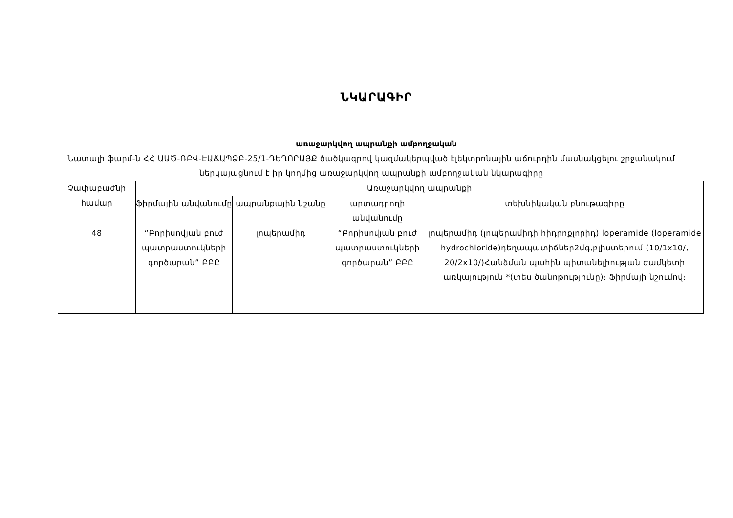ՆԿԱՐԱԳԻՐ
առաջարկվող ապրանքի ամբողջական
Նատալի ֆարմ-ն ՀՀ ԱԱԾ-ՌԲՎ-ԷԱՃԱՊՁԲ-25/1-ԴԵՂՈՐԱՅՔ ծածկագրով կազմակերպված էլեկտրոնային աճուրդին մասնակցելու շրջանակում ներկայացնում է իր կողմից առաջարկվող ապրանքի ամբողջական նկարագիրը
| Չափաբաժնի համար | Առաջարկվող ապրանքի | | | |
| --- | --- | --- | --- | --- |
| | ֆիրմային անվանումը | ապրանքային նշանը | արտադրողի անվանումը | տեխնիկական բնութագիրը |
| 48 | “Բորիսովյան բուժ պատրաստուկների գործարան” ԲԲԸ | լոպերամիդ | “Բորիսովյան բուժ պատրաստուկների գործարան” ԲԲԸ | լոպերամիդ (լոպերամիդի հիդրոքլորիդ) loperamide (loperamide hydrochloride)դեղապատիճներ2մգ,բլիստերում (10/1x10/, 20/2x10/)Հանձման պահին պիտանելիության ժամկետի առկայություն *(տես ծանոթությունը)։ Ֆիրմայի նշումով։ |